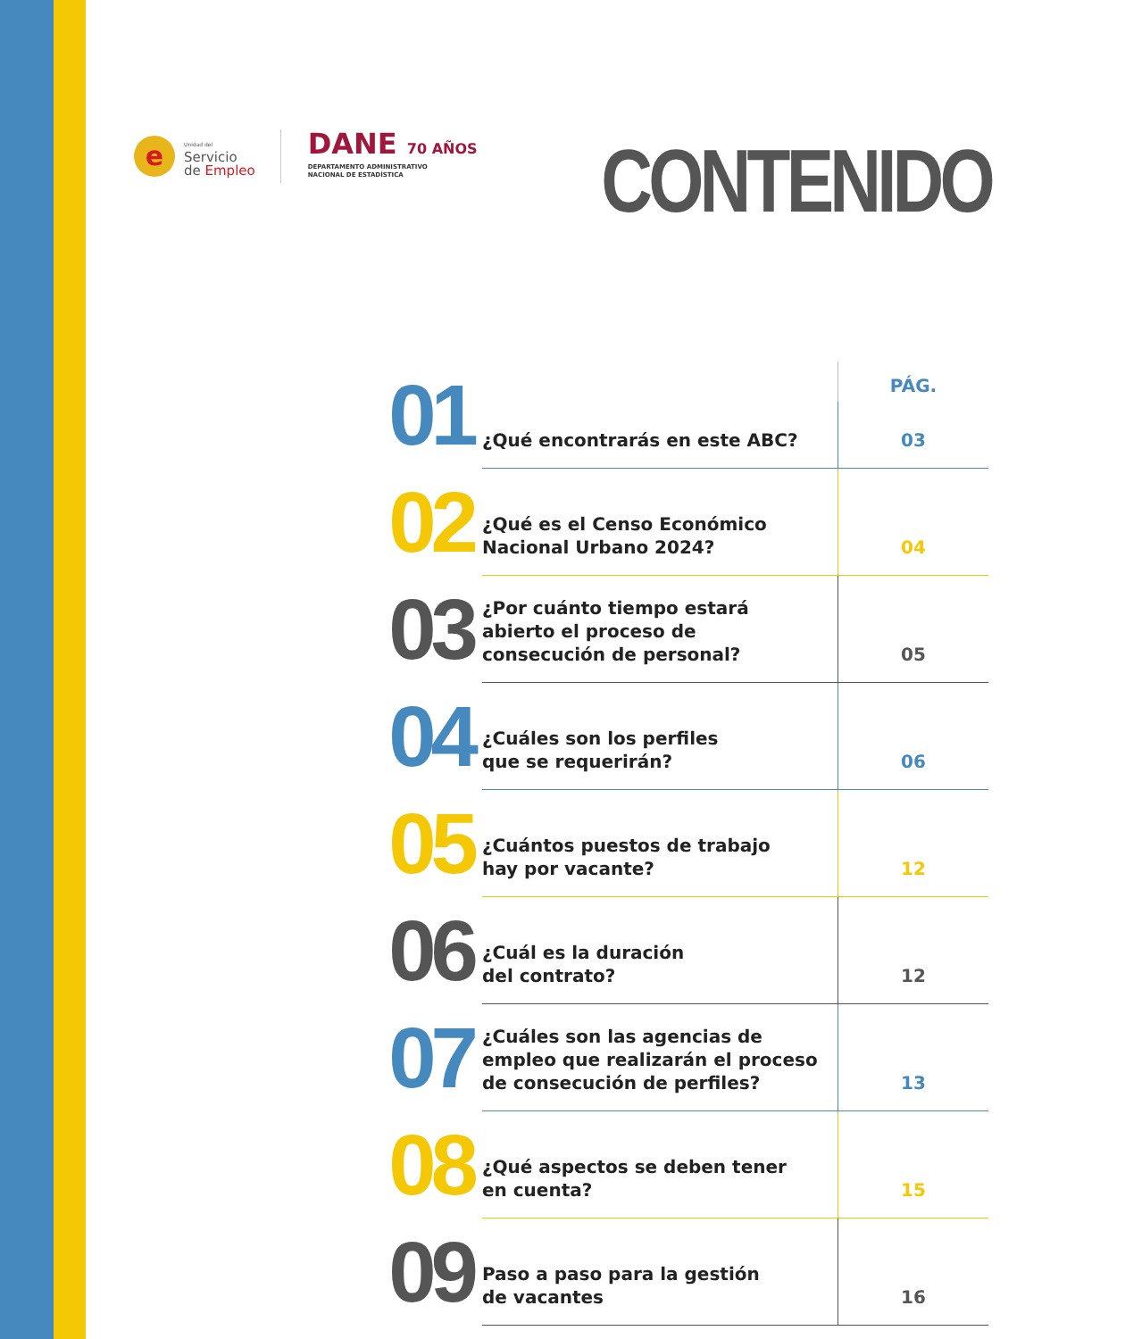e
Unidad del
Servicio
de Empleo
DANE 70 AÑOS
DEPARTAMENTO ADMINISTRATIVO
NACIONAL DE ESTADÍSTICA
CONTENIDO
| 01 | ¿Qué encontrarás en este ABC? | PÁG. |
| | | 03 |
| 02 | ¿Qué es el Censo Económico Nacional Urbano 2024? | 04 |
| 03 | ¿Por cuánto tiempo estará abierto el proceso de consecución de personal? | 05 |
| 04 | ¿Cuáles son los perfiles que se requerirán? | 06 |
| 05 | ¿Cuántos puestos de trabajo hay por vacante? | 12 |
| 06 | ¿Cuál es la duración del contrato? | 12 |
| 07 | ¿Cuáles son las agencias de empleo que realizarán el proceso de consecución de perfiles? | 13 |
| 08 | ¿Qué aspectos se deben tener en cuenta? | 15 |
| 09 | Paso a paso para la gestión de vacantes | 16 |